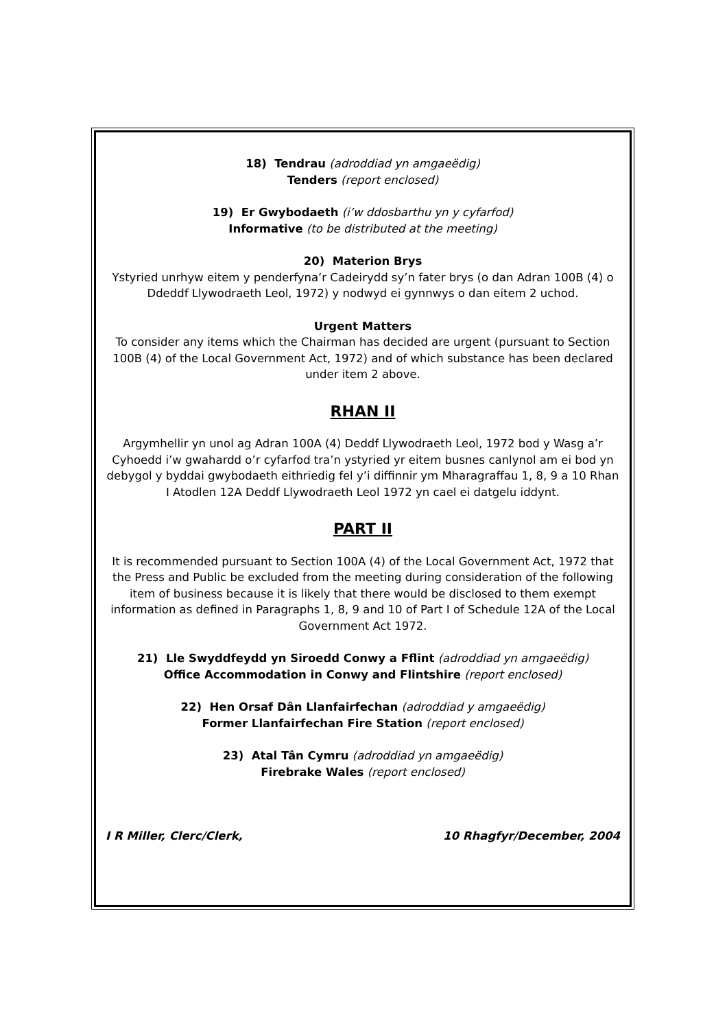18) Tendrau (adroddiad yn amgaeëdig)
Tenders (report enclosed)
19) Er Gwybodaeth (i’w ddosbarthu yn y cyfarfod)
Informative (to be distributed at the meeting)
20) Materion Brys
Ystyried unrhyw eitem y penderfyna’r Cadeirydd sy’n fater brys (o dan Adran 100B (4) o Ddeddf Llywodraeth Leol, 1972) y nodwyd ei gynnwys o dan eitem 2 uchod.
Urgent Matters
To consider any items which the Chairman has decided are urgent (pursuant to Section 100B (4) of the Local Government Act, 1972) and of which substance has been declared under item 2 above.
RHAN II
Argymhellir yn unol ag Adran 100A (4) Deddf Llywodraeth Leol, 1972 bod y Wasg a’r Cyhoedd i’w gwahardd o’r cyfarfod tra’n ystyried yr eitem busnes canlynol am ei bod yn debygol y byddai gwybodaeth eithriedig fel y’i diffinnir ym Mharagraffau 1, 8, 9 a 10 Rhan I Atodlen 12A Deddf Llywodraeth Leol 1972 yn cael ei datgelu iddynt.
PART II
It is recommended pursuant to Section 100A (4) of the Local Government Act, 1972 that the Press and Public be excluded from the meeting during consideration of the following item of business because it is likely that there would be disclosed to them exempt information as defined in Paragraphs 1, 8, 9 and 10 of Part I of Schedule 12A of the Local Government Act 1972.
21) Lle Swyddfeydd yn Siroedd Conwy a Fflint (adroddiad yn amgaeëdig)
Office Accommodation in Conwy and Flintshire (report enclosed)
22) Hen Orsaf Dân Llanfairfechan (adroddiad y amgaeëdig)
Former Llanfairfechan Fire Station (report enclosed)
23) Atal Tân Cymru (adroddiad yn amgaeëdig)
Firebrake Wales (report enclosed)
I R Miller, Clerc/Clerk, 10 Rhagfyr/December, 2004